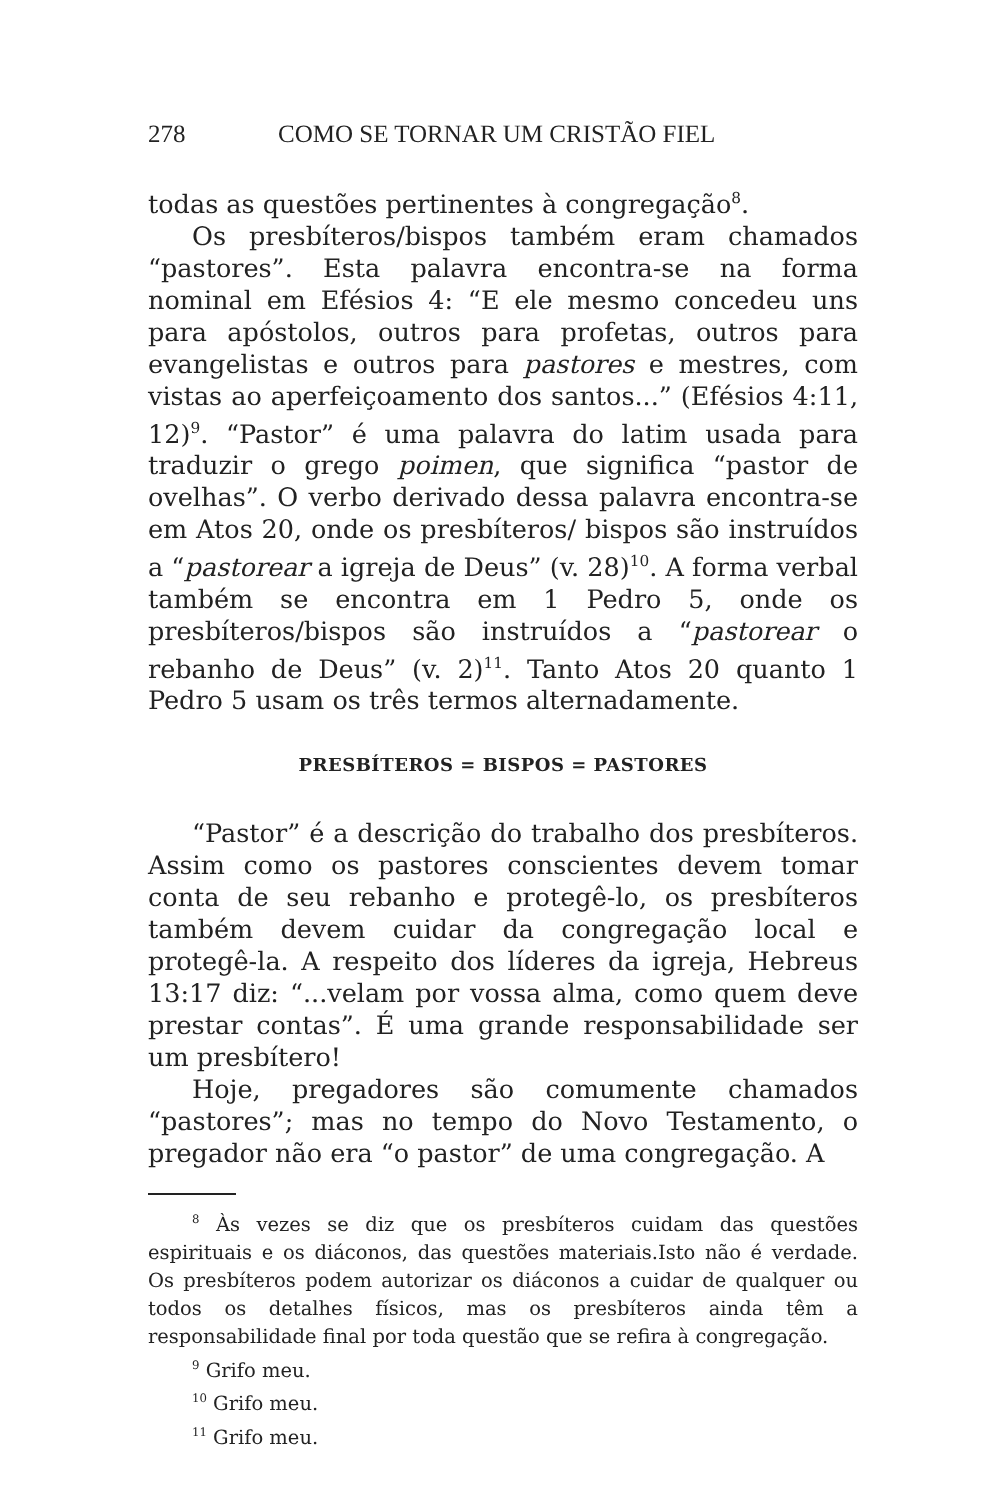278 COMO SE TORNAR UM CRISTÃO FIEL
todas as questões pertinentes à congregação<sup>8</sup>.
Os presbíteros/bispos também eram chamados “pastores”. Esta palavra encontra-se na forma nominal em Efésios 4: “E ele mesmo concedeu uns para apóstolos, outros para profetas, outros para evangelistas e outros para pastores e mestres, com vistas ao aperfeiçoamento dos santos...” (Efésios 4:11, 12)<sup>9</sup>. “Pastor” é uma palavra do latim usada para traduzir o grego poimen, que significa “pastor de ovelhas”. O verbo derivado dessa palavra encontra-se em Atos 20, onde os presbíteros/ bispos são instruídos a “pastorear a igreja de Deus” (v. 28)<sup>10</sup>. A forma verbal também se encontra em 1 Pedro 5, onde os presbíteros/bispos são instruídos a “pastorear o rebanho de Deus” (v. 2)<sup>11</sup>. Tanto Atos 20 quanto 1 Pedro 5 usam os três termos alternadamente.
PRESBÍTEROS = BISPOS = PASTORES
“Pastor” é a descrição do trabalho dos presbíteros. Assim como os pastores conscientes devem tomar conta de seu rebanho e protegê-lo, os presbíteros também devem cuidar da congregação local e protegê-la. A respeito dos líderes da igreja, Hebreus 13:17 diz: “...velam por vossa alma, como quem deve prestar contas”. É uma grande responsabilidade ser um presbítero!
Hoje, pregadores são comumente chamados “pastores”; mas no tempo do Novo Testamento, o pregador não era “o pastor” de uma congregação. A
<sup>8</sup> Às vezes se diz que os presbíteros cuidam das questões espirituais e os diáconos, das questões materiais.Isto não é verdade. Os presbíteros podem autorizar os diáconos a cuidar de qualquer ou todos os detalhes físicos, mas os presbíteros ainda têm a responsabilidade final por toda questão que se refira à congregação.
<sup>9</sup> Grifo meu.
<sup>10</sup> Grifo meu.
<sup>11</sup> Grifo meu.